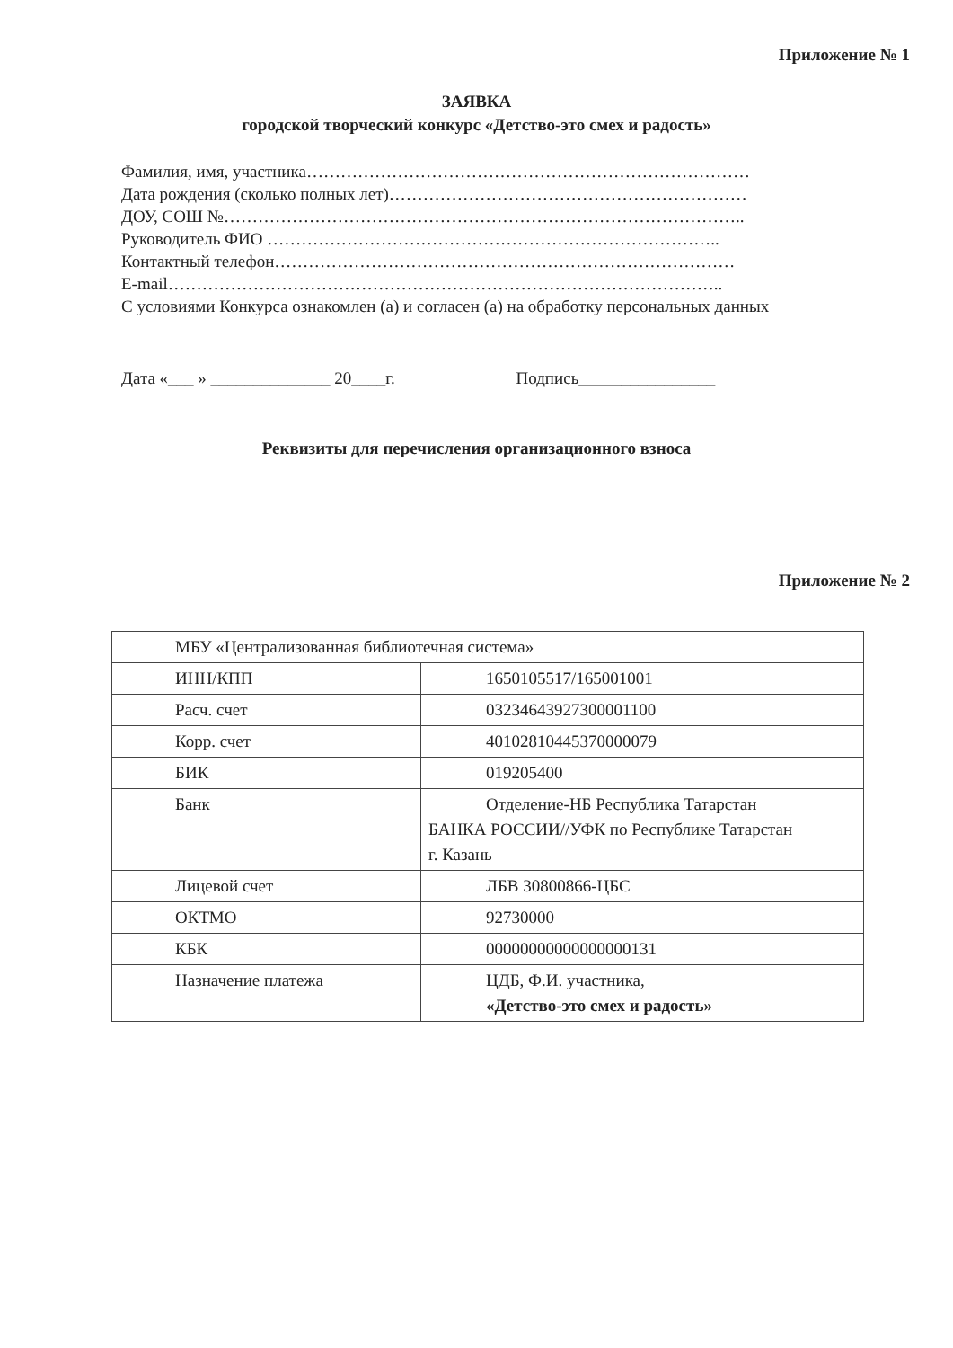Приложение № 1
ЗАЯВКА
городской творческий конкурс «Детство-это смех и радость»
Фамилия, имя, участника……………………………………………………………………
Дата рождения (сколько полных лет)………………………………………………………
ДОУ, СОШ №………………………………………………………………………………..
Руководитель ФИО ……………………………………………………………………..
Контактный телефон………………………………………………………………………
E-mail……………………………………………………………………………………..
С условиями Конкурса ознакомлен (а) и согласен (а) на обработку персональных данных
Дата «___ » ______________ 20____г. Подпись________________
Реквизиты для перечисления организационного взноса
Приложение № 2
| МБУ «Централизованная библиотечная система» | |
| ИНН/КПП | 1650105517/165001001 |
| Расч. счет | 03234643927300001100 |
| Корр. счет | 40102810445370000079 |
| БИК | 019205400 |
| Банк | Отделение-НБ Республика Татарстан БАНКА РОССИИ//УФК по Республике Татарстан г. Казань |
| Лицевой счет | ЛБВ 30800866-ЦБС |
| ОКТМО | 92730000 |
| КБК | 00000000000000000131 |
| Назначение платежа | ЦДБ, Ф.И. участника, «Детство-это смех и радость» |